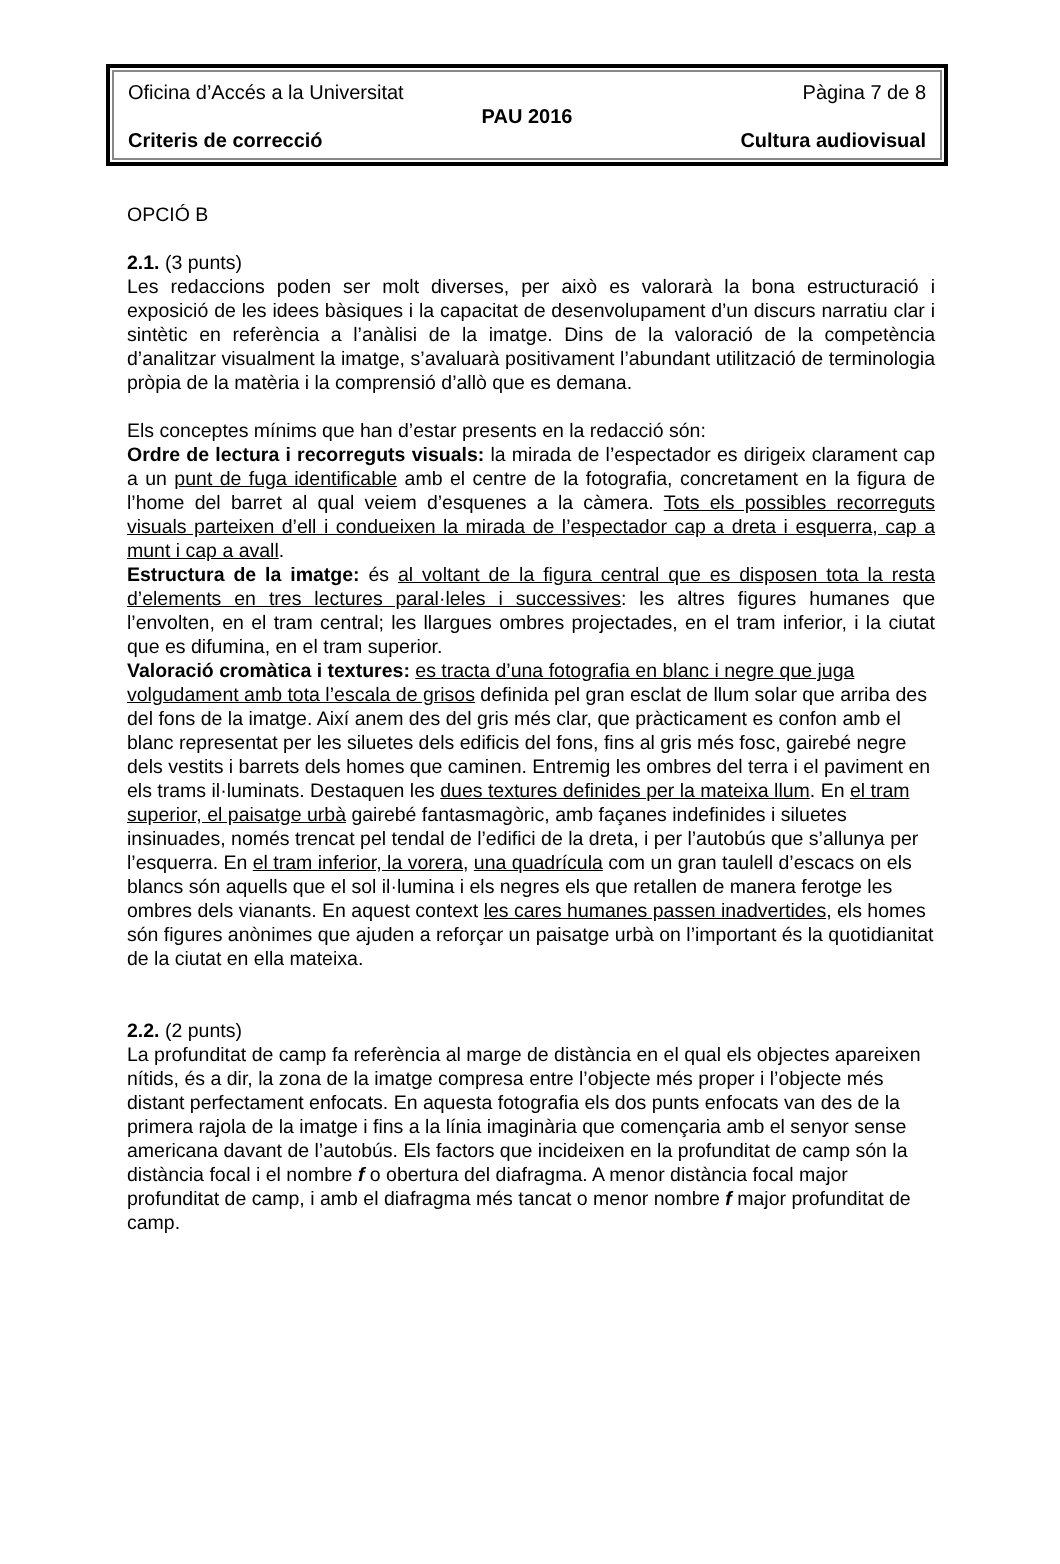Oficina d’Accés a la Universitat Pàgina 7 de 8
PAU 2016
Criteris de correcció Cultura audiovisual
OPCIÓ B
2.1. (3 punts)
Les redaccions poden ser molt diverses, per això es valorarà la bona estructuració i exposició de les idees bàsiques i la capacitat de desenvolupament d’un discurs narratiu clar i sintètic en referència a l’anàlisi de la imatge. Dins de la valoració de la competència d’analitzar visualment la imatge, s’avaluarà positivament l’abundant utilització de terminologia pròpia de la matèria i la comprensió d’allò que es demana.
Els conceptes mínims que han d’estar presents en la redacció són:
Ordre de lectura i recorreguts visuals: la mirada de l’espectador es dirigeix clarament cap a un punt de fuga identificable amb el centre de la fotografia, concretament en la figura de l’home del barret al qual veiem d’esquenes a la càmera. Tots els possibles recorreguts visuals parteixen d’ell i condueixen la mirada de l’espectador cap a dreta i esquerra, cap a munt i cap a avall.
Estructura de la imatge: és al voltant de la figura central que es disposen tota la resta d’elements en tres lectures paral·leles i successives: les altres figures humanes que l’envolten, en el tram central; les llargues ombres projectades, en el tram inferior, i la ciutat que es difumina, en el tram superior.
Valoració cromàtica i textures: es tracta d’una fotografia en blanc i negre que juga volgudament amb tota l’escala de grisos definida pel gran esclat de llum solar que arriba des del fons de la imatge. Així anem des del gris més clar, que pràcticament es confon amb el blanc representat per les siluetes dels edificis del fons, fins al gris més fosc, gairebé negre dels vestits i barrets dels homes que caminen. Entremig les ombres del terra i el paviment en els trams il·luminats. Destaquen les dues textures definides per la mateixa llum. En el tram superior, el paisatge urbà gairebé fantasmagòric, amb façanes indefinides i siluetes insinuades, només trencat pel tendal de l’edifici de la dreta, i per l’autobús que s’allunya per l’esquerra. En el tram inferior, la vorera, una quadrícula com un gran taulell d’escacs on els blancs són aquells que el sol il·lumina i els negres els que retallen de manera ferotge les ombres dels vianants. En aquest context les cares humanes passen inadvertides, els homes són figures anònimes que ajuden a reforçar un paisatge urbà on l’important és la quotidianitat de la ciutat en ella mateixa.
2.2. (2 punts)
La profunditat de camp fa referència al marge de distància en el qual els objectes apareixen nítids, és a dir, la zona de la imatge compresa entre l’objecte més proper i l’objecte més distant perfectament enfocats. En aquesta fotografia els dos punts enfocats van des de la primera rajola de la imatge i fins a la línia imaginària que començaria amb el senyor sense americana davant de l’autobús. Els factors que incideixen en la profunditat de camp són la distància focal i el nombre f o obertura del diafragma. A menor distància focal major profunditat de camp, i amb el diafragma més tancat o menor nombre f major profunditat de camp.